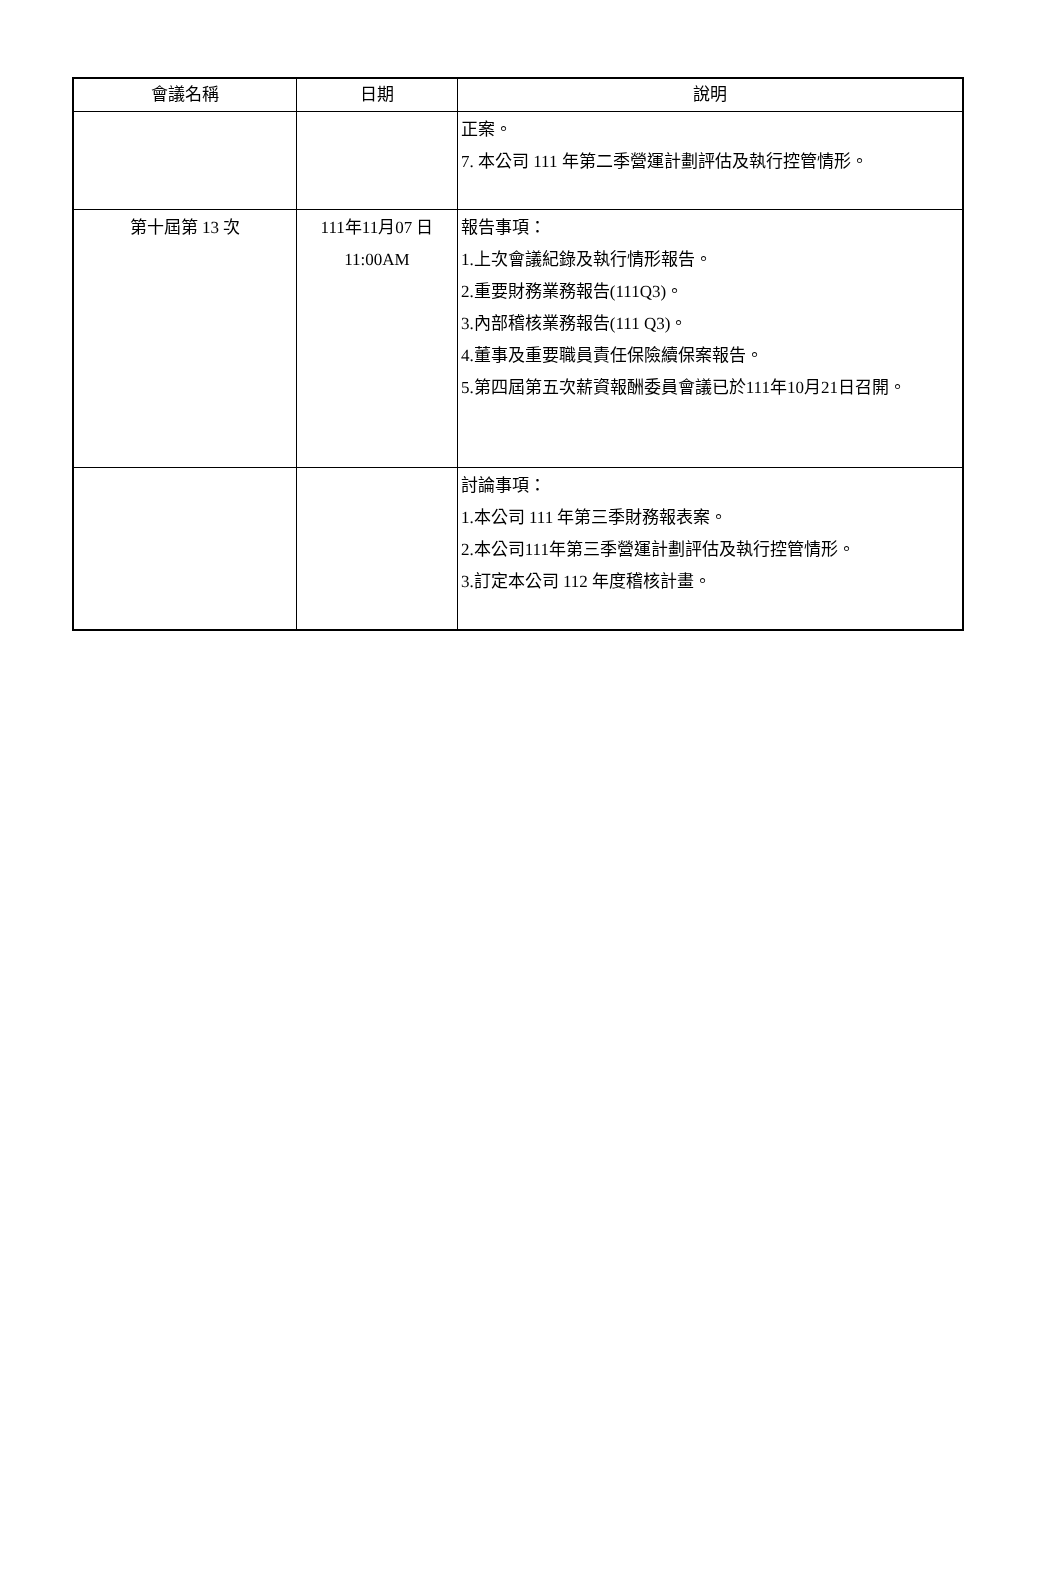| 會議名稱 | 日期 | 說明 |
| --- | --- | --- |
| | | 正案。 7. 本公司 111 年第二季營運計劃評估及執行控管情形。 |
| 第十屆第 13 次 | 111年11月07 日 11:00AM | 報告事項： 1.上次會議紀錄及執行情形報告。 2.重要財務業務報告(111Q3)。 3.內部稽核業務報告(111 Q3)。 4.董事及重要職員責任保險續保案報告。 5.第四屆第五次薪資報酬委員會議已於111年10月21日召開。 |
| | | 討論事項： 1.本公司 111 年第三季財務報表案。 2.本公司111年第三季營運計劃評估及執行控管情形。 3.訂定本公司 112 年度稽核計畫。 |